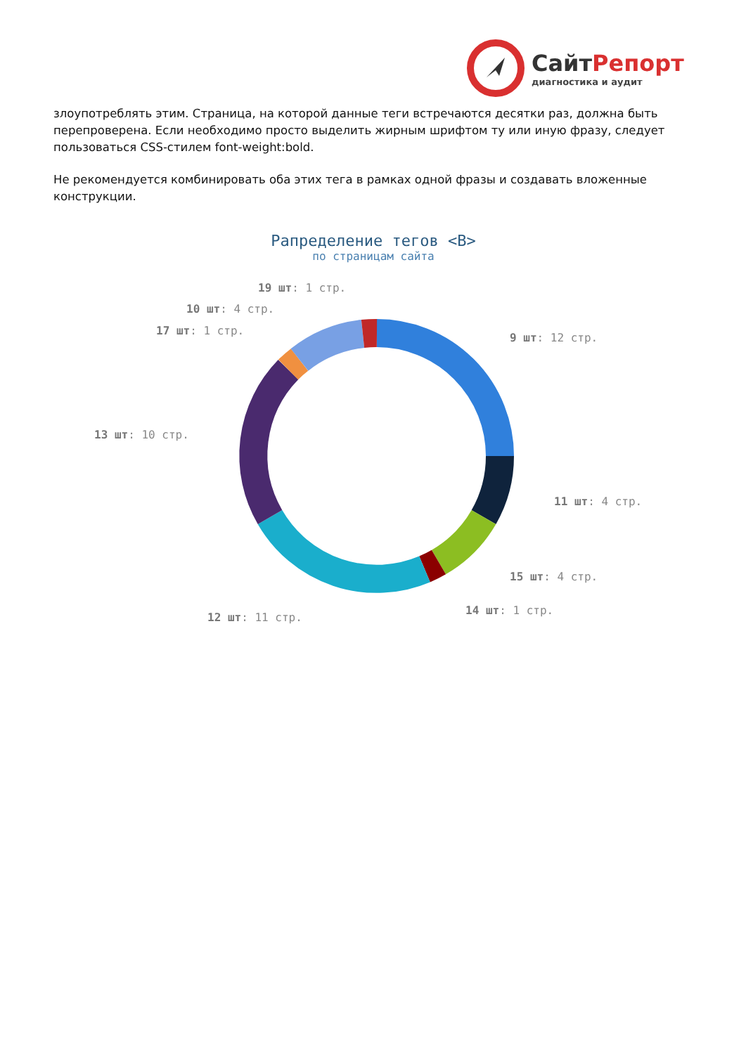СайтРепорт
диагностика и аудит
злоупотреблять этим. Страница, на которой данные теги встречаются десятки раз, должна быть перепроверена. Если необходимо просто выделить жирным шрифтом ту или иную фразу, следует пользоваться CSS-стилем font-weight:bold.
Не рекомендуется комбинировать оба этих тега в рамках одной фразы и создавать вложенные конструкции.
Рапределение тегов <B>
по страницам сайта
9 шт: 12 стр.
11 шт: 4 стр.
15 шт: 4 стр.
14 шт: 1 стр.
12 шт: 11 стр.
13 шт: 10 стр.
17 шт: 1 стр.
10 шт: 4 стр.
19 шт: 1 стр.